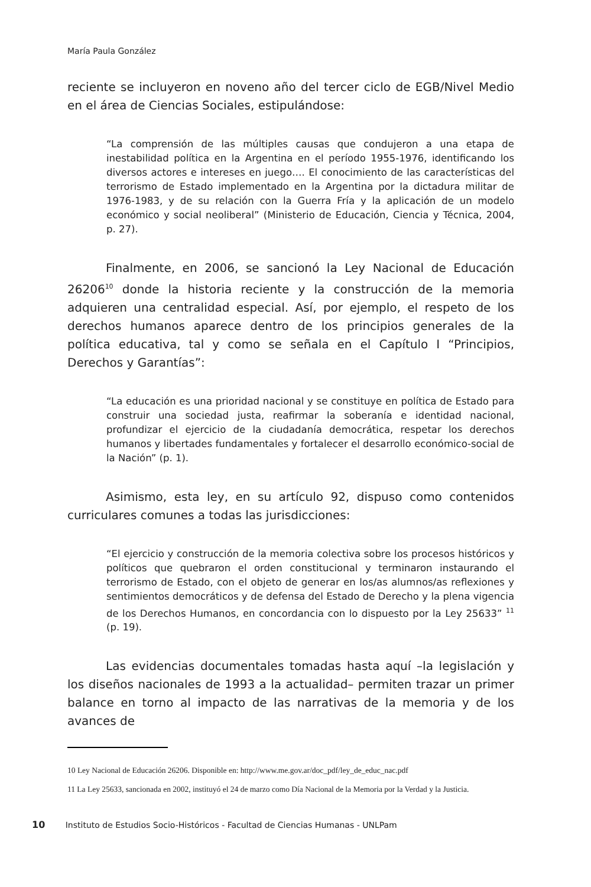María Paula González
reciente se incluyeron en noveno año del tercer ciclo de EGB/Nivel Medio en el área de Ciencias Sociales, estipulándose:
“La comprensión de las múltiples causas que condujeron a una etapa de inestabilidad política en la Argentina en el período 1955-1976, identificando los diversos actores e intereses en juego…. El conocimiento de las características del terrorismo de Estado implementado en la Argentina por la dictadura militar de 1976-1983, y de su relación con la Guerra Fría y la aplicación de un modelo económico y social neoliberal” (Ministerio de Educación, Ciencia y Técnica, 2004, p. 27).
Finalmente, en 2006, se sancionó la Ley Nacional de Educación 26206<sup>10</sup> donde la historia reciente y la construcción de la memoria adquieren una centralidad especial. Así, por ejemplo, el respeto de los derechos humanos aparece dentro de los principios generales de la política educativa, tal y como se señala en el Capítulo I “Principios, Derechos y Garantías”:
“La educación es una prioridad nacional y se constituye en política de Estado para construir una sociedad justa, reafirmar la soberanía e identidad nacional, profundizar el ejercicio de la ciudadanía democrática, respetar los derechos humanos y libertades fundamentales y fortalecer el desarrollo económico-social de la Nación” (p. 1).
Asimismo, esta ley, en su artículo 92, dispuso como contenidos curriculares comunes a todas las jurisdicciones:
“El ejercicio y construcción de la memoria colectiva sobre los procesos históricos y políticos que quebraron el orden constitucional y terminaron instaurando el terrorismo de Estado, con el objeto de generar en los/as alumnos/as reflexiones y sentimientos democráticos y de defensa del Estado de Derecho y la plena vigencia de los Derechos Humanos, en concordancia con lo dispuesto por la Ley 25633” <sup>11</sup> (p. 19).
Las evidencias documentales tomadas hasta aquí –la legislación y los diseños nacionales de 1993 a la actualidad– permiten trazar un primer balance en torno al impacto de las narrativas de la memoria y de los avances de
10 Ley Nacional de Educación 26206. Disponible en: http://www.me.gov.ar/doc_pdf/ley_de_educ_nac.pdf
11 La Ley 25633, sancionada en 2002, instituyó el 24 de marzo como Día Nacional de la Memoria por la Verdad y la Justicia.
10 Instituto de Estudios Socio-Históricos - Facultad de Ciencias Humanas - UNLPam